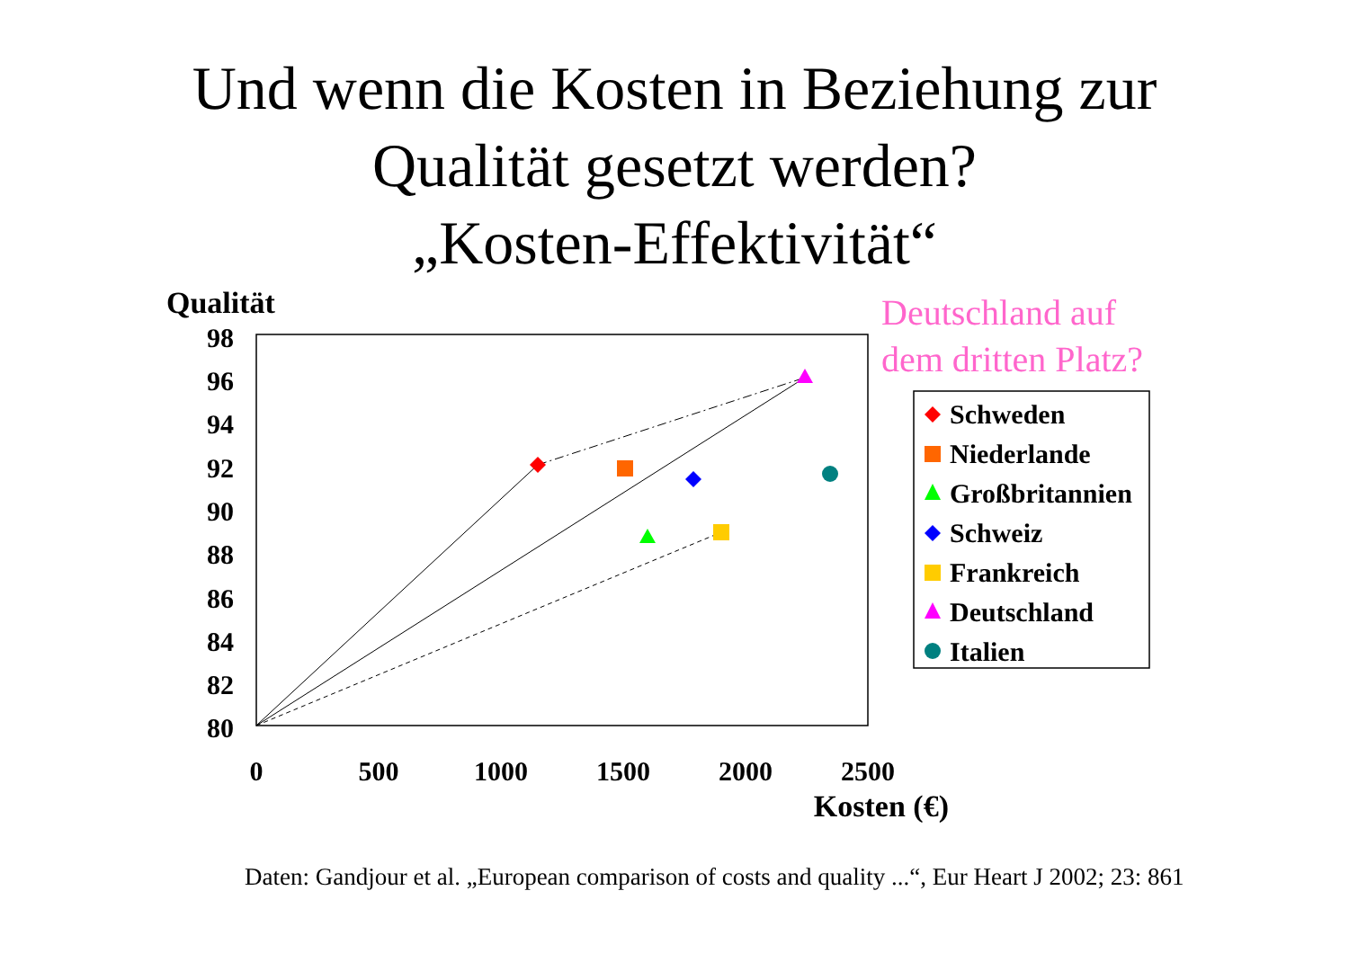Und wenn die Kosten in Beziehung zur
Qualität gesetzt werden?
„Kosten-Effektivität“
Deutschland auf
dem dritten Platz?
Qualität
98
96
94
92
90
88
86
84
82
80
0
500
1000
1500
2000
2500
Kosten (€)
Schweden
Niederlande
Großbritannien
Schweiz
Frankreich
Deutschland
Italien
Daten: Gandjour et al. „European comparison of costs and quality ...“, Eur Heart J 2002; 23: 861